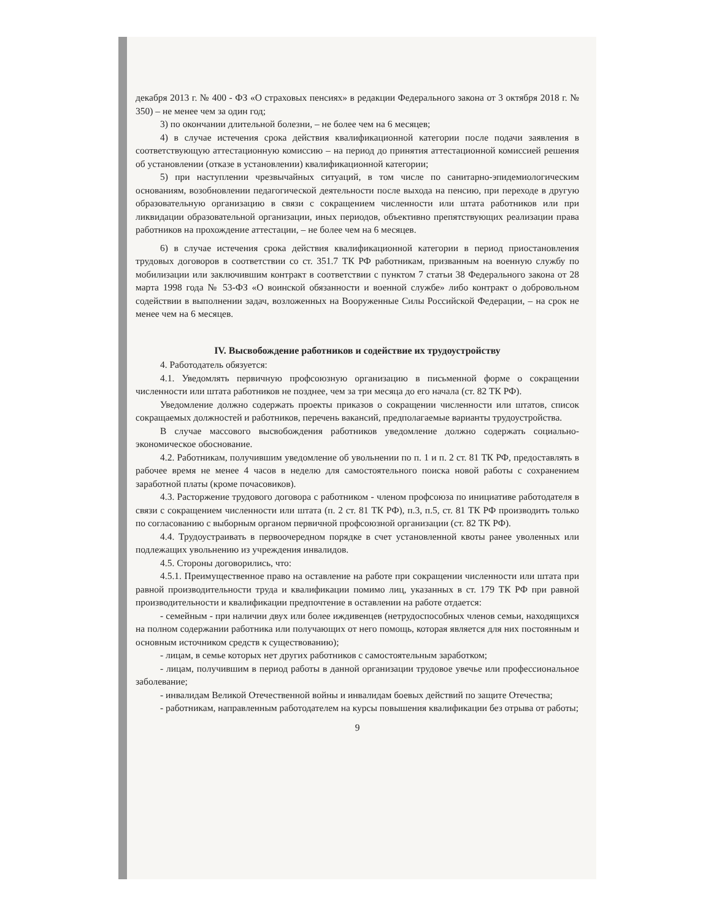декабря 2013 г. № 400 - ФЗ «О страховых пенсиях» в редакции Федерального закона от 3 октября 2018 г. № 350) – не менее чем за один год;
3) по окончании длительной болезни, – не более чем на 6 месяцев;
4) в случае истечения срока действия квалификационной категории после подачи заявления в соответствующую аттестационную комиссию – на период до принятия аттестационной комиссией решения об установлении (отказе в установлении) квалификационной категории;
5) при наступлении чрезвычайных ситуаций, в том числе по санитарно-эпидемиологическим основаниям, возобновлении педагогической деятельности после выхода на пенсию, при переходе в другую образовательную организацию в связи с сокращением численности или штата работников или при ликвидации образовательной организации, иных периодов, объективно препятствующих реализации права работников на прохождение аттестации, – не более чем на 6 месяцев.
6) в случае истечения срока действия квалификационной категории в период приостановления трудовых договоров в соответствии со ст. 351.7 ТК РФ работникам, призванным на военную службу по мобилизации или заключившим контракт в соответствии с пунктом 7 статьи 38 Федерального закона от 28 марта 1998 года № 53-ФЗ «О воинской обязанности и военной службе» либо контракт о добровольном содействии в выполнении задач, возложенных на Вооруженные Силы Российской Федерации, – на срок не менее чем на 6 месяцев.
IV. Высвобождение работников и содействие их трудоустройству
4. Работодатель обязуется:
4.1. Уведомлять первичную профсоюзную организацию в письменной форме о сокращении численности или штата работников не позднее, чем за три месяца до его начала (ст. 82 ТК РФ).
Уведомление должно содержать проекты приказов о сокращении численности или штатов, список сокращаемых должностей и работников, перечень вакансий, предполагаемые варианты трудоустройства.
В случае массового высвобождения работников уведомление должно содержать социально-экономическое обоснование.
4.2. Работникам, получившим уведомление об увольнении по п. 1 и п. 2 ст. 81 ТК РФ, предоставлять в рабочее время не менее 4 часов в неделю для самостоятельного поиска новой работы с сохранением заработной платы (кроме почасовиков).
4.3. Расторжение трудового договора с работником - членом профсоюза по инициативе работодателя в связи с сокращением численности или штата (п. 2 ст. 81 ТК РФ), п.3, п.5, ст. 81 ТК РФ производить только по согласованию с выборным органом первичной профсоюзной организации (ст. 82 ТК РФ).
4.4. Трудоустраивать в первоочередном порядке в счет установленной квоты ранее уволенных или подлежащих увольнению из учреждения инвалидов.
4.5. Стороны договорились, что:
4.5.1. Преимущественное право на оставление на работе при сокращении численности или штата при равной производительности труда и квалификации помимо лиц, указанных в ст. 179 ТК РФ при равной производительности и квалификации предпочтение в оставлении на работе отдается:
- семейным - при наличии двух или более иждивенцев (нетрудоспособных членов семьи, находящихся на полном содержании работника или получающих от него помощь, которая является для них постоянным и основным источником средств к существованию);
- лицам, в семье которых нет других работников с самостоятельным заработком;
- лицам, получившим в период работы в данной организации трудовое увечье или профессиональное заболевание;
- инвалидам Великой Отечественной войны и инвалидам боевых действий по защите Отечества;
- работникам, направленным работодателем на курсы повышения квалификации без отрыва от работы;
9